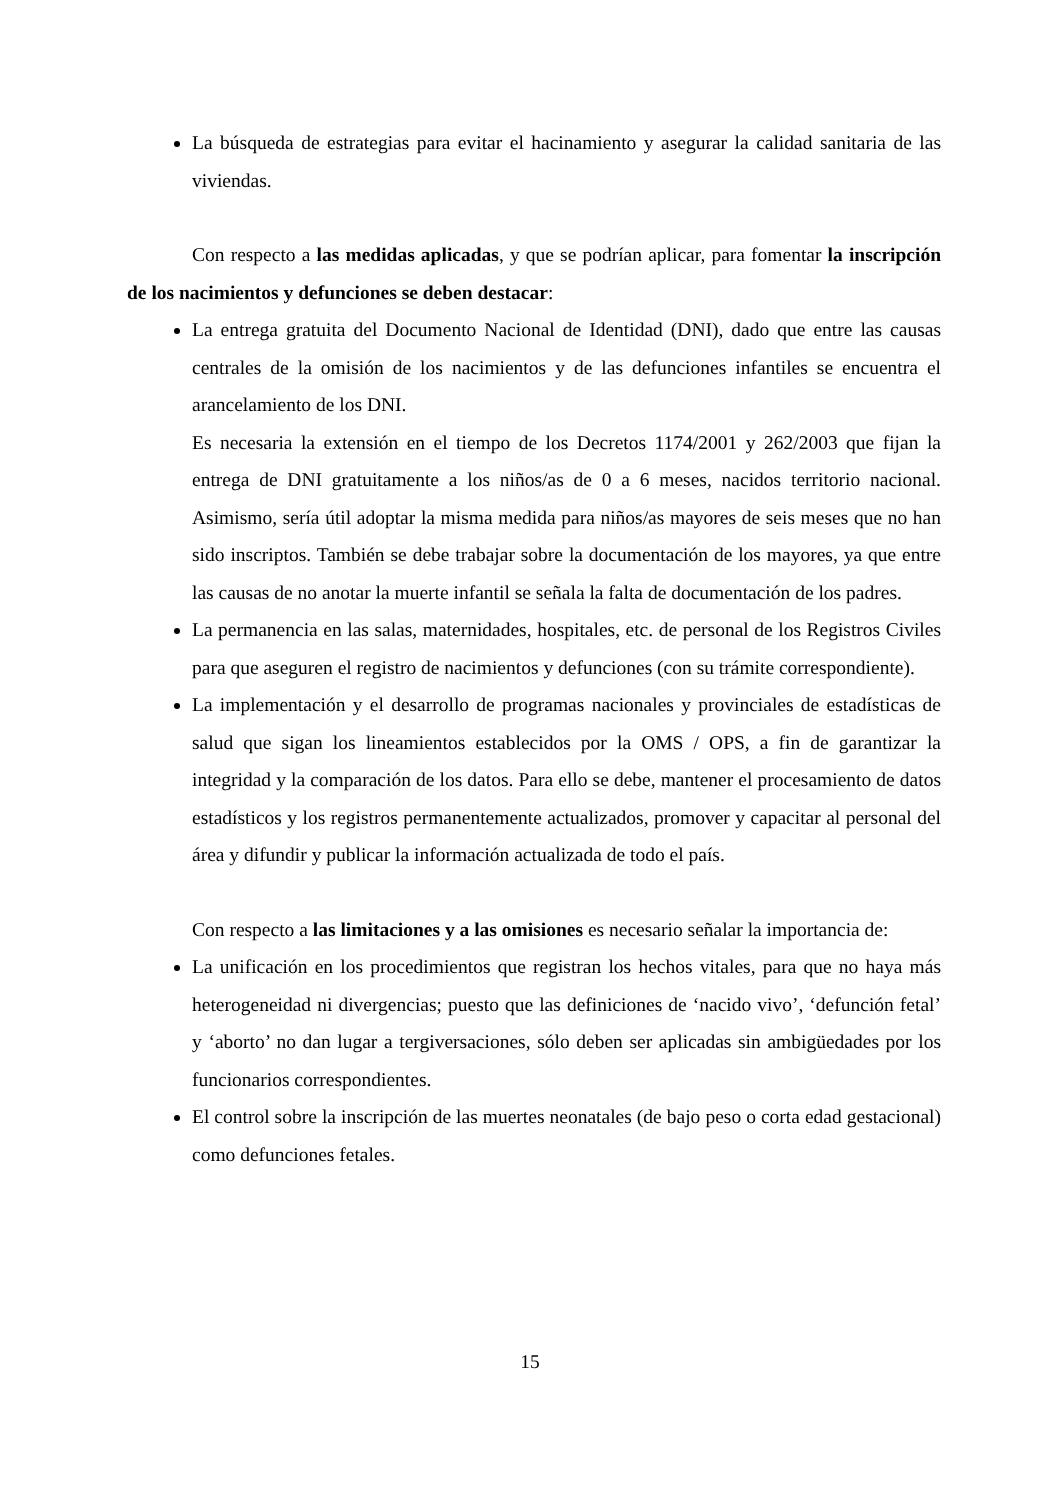La búsqueda de estrategias para evitar el hacinamiento y asegurar la calidad sanitaria de las viviendas.
Con respecto a las medidas aplicadas, y que se podrían aplicar, para fomentar la inscripción de los nacimientos y defunciones se deben destacar:
La entrega gratuita del Documento Nacional de Identidad (DNI), dado que entre las causas centrales de la omisión de los nacimientos y de las defunciones infantiles se encuentra el arancelamiento de los DNI.
Es necesaria la extensión en el tiempo de los Decretos 1174/2001 y 262/2003 que fijan la entrega de DNI gratuitamente a los niños/as de 0 a 6 meses, nacidos territorio nacional. Asimismo, sería útil adoptar la misma medida para niños/as mayores de seis meses que no han sido inscriptos. También se debe trabajar sobre la documentación de los mayores, ya que entre las causas de no anotar la muerte infantil se señala la falta de documentación de los padres.
La permanencia en las salas, maternidades, hospitales, etc. de personal de los Registros Civiles para que aseguren el registro de nacimientos y defunciones (con su trámite correspondiente).
La implementación y el desarrollo de programas nacionales y provinciales de estadísticas de salud que sigan los lineamientos establecidos por la OMS / OPS, a fin de garantizar la integridad y la comparación de los datos. Para ello se debe, mantener el procesamiento de datos estadísticos y los registros permanentemente actualizados, promover y capacitar al personal del área y difundir y publicar la información actualizada de todo el país.
Con respecto a las limitaciones y a las omisiones es necesario señalar la importancia de:
La unificación en los procedimientos que registran los hechos vitales, para que no haya más heterogeneidad ni divergencias; puesto que las definiciones de ‘nacido vivo’, ‘defunción fetal’ y ‘aborto’ no dan lugar a tergiversaciones, sólo deben ser aplicadas sin ambigüedades por los funcionarios correspondientes.
El control sobre la inscripción de las muertes neonatales (de bajo peso o corta edad gestacional) como defunciones fetales.
15